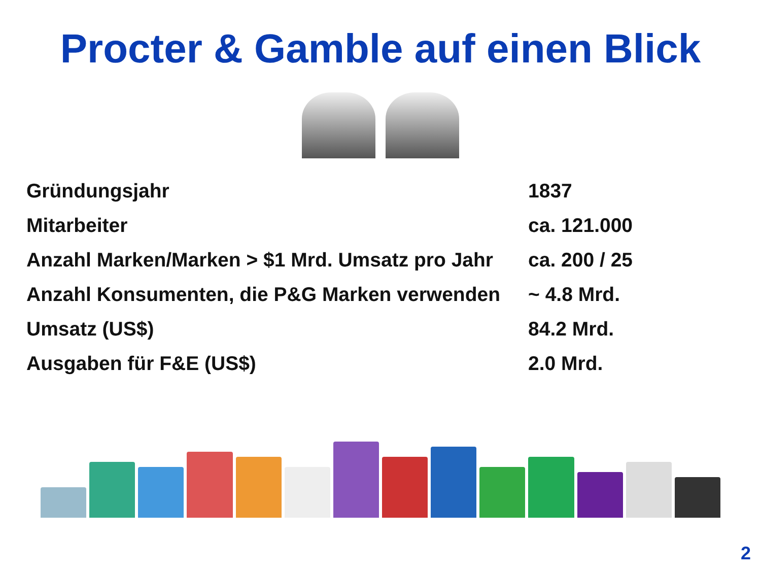Procter & Gamble auf einen Blick
| Gründungsjahr | 1837 |
| Mitarbeiter | ca. 121.000 |
| Anzahl Marken/Marken > $1 Mrd. Umsatz pro Jahr | ca. 200 / 25 |
| Anzahl Konsumenten, die P&G Marken verwenden | ~ 4.8 Mrd. |
| Umsatz (US$) | 84.2 Mrd. |
| Ausgaben für F&E (US$) | 2.0 Mrd. |
2